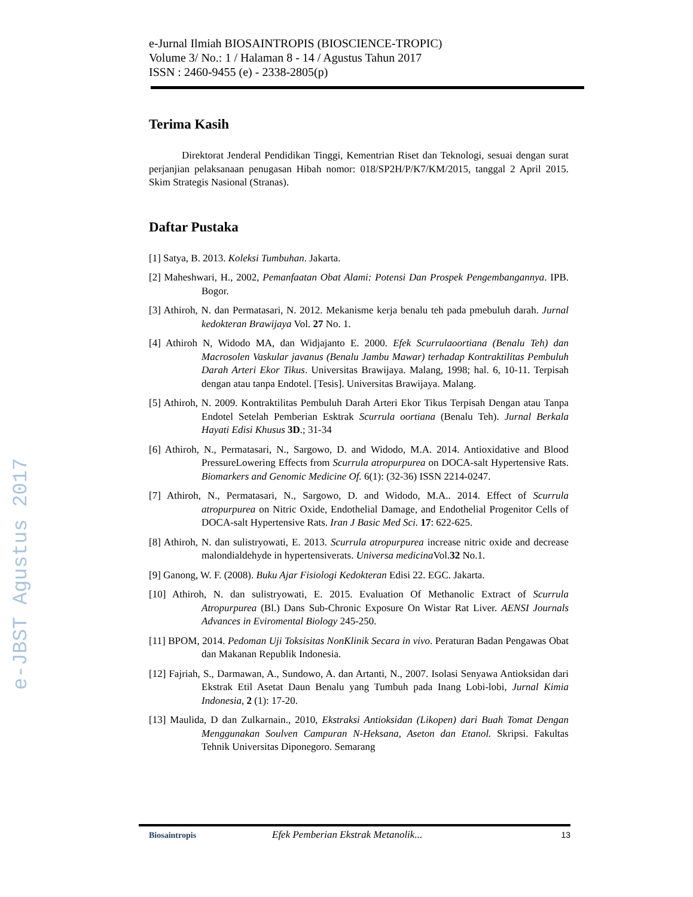e-JBST Agustus 2017
e-Jurnal Ilmiah BIOSAINTROPIS (BIOSCIENCE-TROPIC)
Volume 3/ No.: 1 / Halaman 8 - 14 / Agustus Tahun 2017
ISSN : 2460-9455 (e) - 2338-2805(p)
Terima Kasih
Direktorat Jenderal Pendidikan Tinggi, Kementrian Riset dan Teknologi, sesuai dengan surat perjanjian pelaksanaan penugasan Hibah nomor: 018/SP2H/P/K7/KM/2015, tanggal 2 April 2015. Skim Strategis Nasional (Stranas).
Daftar Pustaka
[1] Satya, B. 2013. Koleksi Tumbuhan. Jakarta.
[2] Maheshwari, H., 2002, Pemanfaatan Obat Alami: Potensi Dan Prospek Pengembangannya. IPB. Bogor.
[3] Athiroh, N. dan Permatasari, N. 2012. Mekanisme kerja benalu teh pada pmebuluh darah. Jurnal kedokteran Brawijaya Vol. 27 No. 1.
[4] Athiroh N, Widodo MA, dan Widjajanto E. 2000. Efek Scurrulaoortiana (Benalu Teh) dan Macrosolen Vaskular javanus (Benalu Jambu Mawar) terhadap Kontraktilitas Pembuluh Darah Arteri Ekor Tikus. Universitas Brawijaya. Malang, 1998; hal. 6, 10-11. Terpisah dengan atau tanpa Endotel. [Tesis]. Universitas Brawijaya. Malang.
[5] Athiroh, N. 2009. Kontraktilitas Pembuluh Darah Arteri Ekor Tikus Terpisah Dengan atau Tanpa Endotel Setelah Pemberian Esktrak Scurrula oortiana (Benalu Teh). Jurnal Berkala Hayati Edisi Khusus 3D.; 31-34
[6] Athiroh, N., Permatasari, N., Sargowo, D. and Widodo, M.A. 2014. Antioxidative and Blood PressureLowering Effects from Scurrula atropurpurea on DOCA-salt Hypertensive Rats. Biomarkers and Genomic Medicine Of. 6(1): (32-36) ISSN 2214-0247.
[7] Athiroh, N., Permatasari, N., Sargowo, D. and Widodo, M.A.. 2014. Effect of Scurrula atropurpurea on Nitric Oxide, Endothelial Damage, and Endothelial Progenitor Cells of DOCA-salt Hypertensive Rats. Iran J Basic Med Sci. 17: 622-625.
[8] Athiroh, N. dan sulistryowati, E. 2013. Scurrula atropurpurea increase nitric oxide and decrease malondialdehyde in hypertensiverats. Universa medicina Vol.32 No.1.
[9] Ganong, W. F. (2008). Buku Ajar Fisiologi Kedokteran Edisi 22. EGC. Jakarta.
[10] Athiroh, N. dan sulistryowati, E. 2015. Evaluation Of Methanolic Extract of Scurrula Atropurpurea (Bl.) Dans Sub-Chronic Exposure On Wistar Rat Liver. AENSI Journals Advances in Eviromental Biology 245-250.
[11] BPOM, 2014. Pedoman Uji Toksisitas NonKlinik Secara in vivo. Peraturan Badan Pengawas Obat dan Makanan Republik Indonesia.
[12] Fajriah, S., Darmawan, A., Sundowo, A. dan Artanti, N., 2007. Isolasi Senyawa Antioksidan dari Ekstrak Etil Asetat Daun Benalu yang Tumbuh pada Inang Lobi-lobi, Jurnal Kimia Indonesia, 2 (1): 17-20.
[13] Maulida, D dan Zulkarnain., 2010, Ekstraksi Antioksidan (Likopen) dari Buah Tomat Dengan Menggunakan Soulven Campuran N-Heksana, Aseton dan Etanol. Skripsi. Fakultas Tehnik Universitas Diponegoro. Semarang
Biosaintropis Efek Pemberian Ekstrak Metanolik... 13